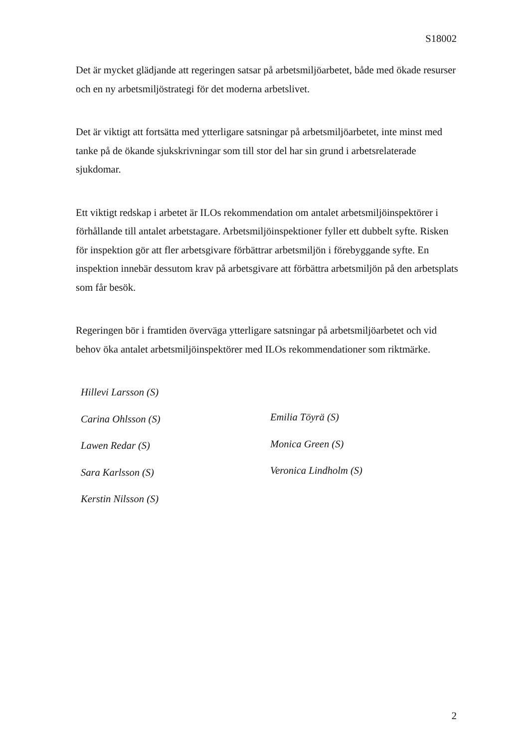S18002
Det är mycket glädjande att regeringen satsar på arbetsmiljöarbetet, både med ökade resurser och en ny arbetsmiljöstrategi för det moderna arbetslivet.
Det är viktigt att fortsätta med ytterligare satsningar på arbetsmiljöarbetet, inte minst med tanke på de ökande sjukskrivningar som till stor del har sin grund i arbetsrelaterade sjukdomar.
Ett viktigt redskap i arbetet är ILOs rekommendation om antalet arbetsmiljöinspektörer i förhållande till antalet arbetstagare. Arbetsmiljöinspektioner fyller ett dubbelt syfte. Risken för inspektion gör att fler arbetsgivare förbättrar arbetsmiljön i förebyggande syfte. En inspektion innebär dessutom krav på arbetsgivare att förbättra arbetsmiljön på den arbetsplats som får besök.
Regeringen bör i framtiden överväga ytterligare satsningar på arbetsmiljöarbetet och vid behov öka antalet arbetsmiljöinspektörer med ILOs rekommendationer som riktmärke.
Hillevi Larsson (S)
Carina Ohlsson (S)
Lawen Redar (S)
Sara Karlsson (S)
Kerstin Nilsson (S)
Emilia Töyrä (S)
Monica Green (S)
Veronica Lindholm (S)
2